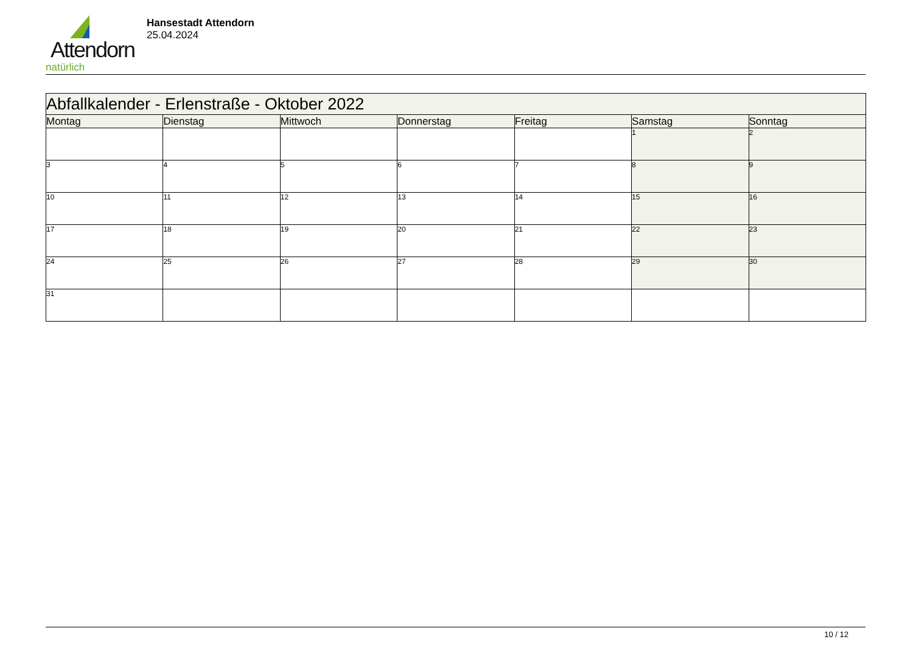Attendorn
natürlich
Hansestadt Attendorn
25.04.2024
| Abfallkalender - Erlenstraße - Oktober 2022 | | | | | | |
| Montag | Dienstag | Mittwoch | Donnerstag | Freitag | Samstag | Sonntag |
| | | | | | 1 | 2 |
| 3 | 4 | 5 | 6 | 7 | 8 | 9 |
| 10 | 11 | 12 | 13 | 14 | 15 | 16 |
| 17 | 18 | 19 | 20 | 21 | 22 | 23 |
| 24 | 25 | 26 | 27 | 28 | 29 | 30 |
| 31 | | | | | | |
10 / 12